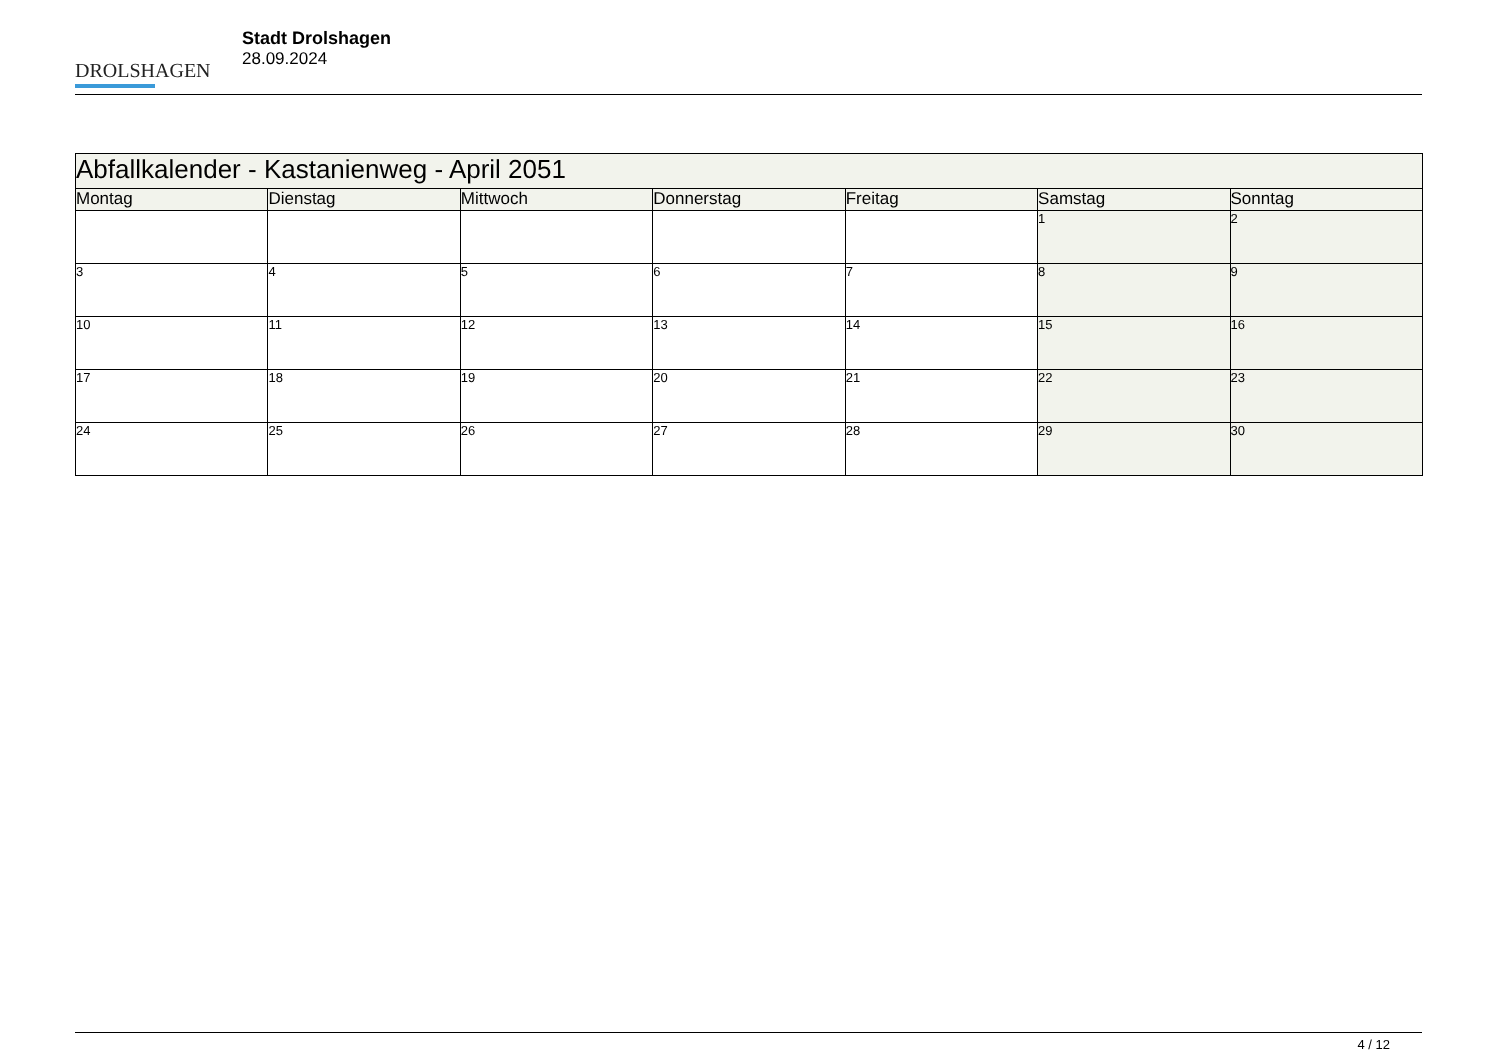DROLSHAGEN
Stadt Drolshagen
28.09.2024
| Abfallkalender - Kastanienweg - April 2051 | | | | | | |
| --- | --- | --- | --- | --- | --- | --- |
| Montag | Dienstag | Mittwoch | Donnerstag | Freitag | Samstag | Sonntag |
| | | | | | 1 | 2 |
| 3 | 4 | 5 | 6 | 7 | 8 | 9 |
| 10 | 11 | 12 | 13 | 14 | 15 | 16 |
| 17 | 18 | 19 | 20 | 21 | 22 | 23 |
| 24 | 25 | 26 | 27 | 28 | 29 | 30 |
4 / 12